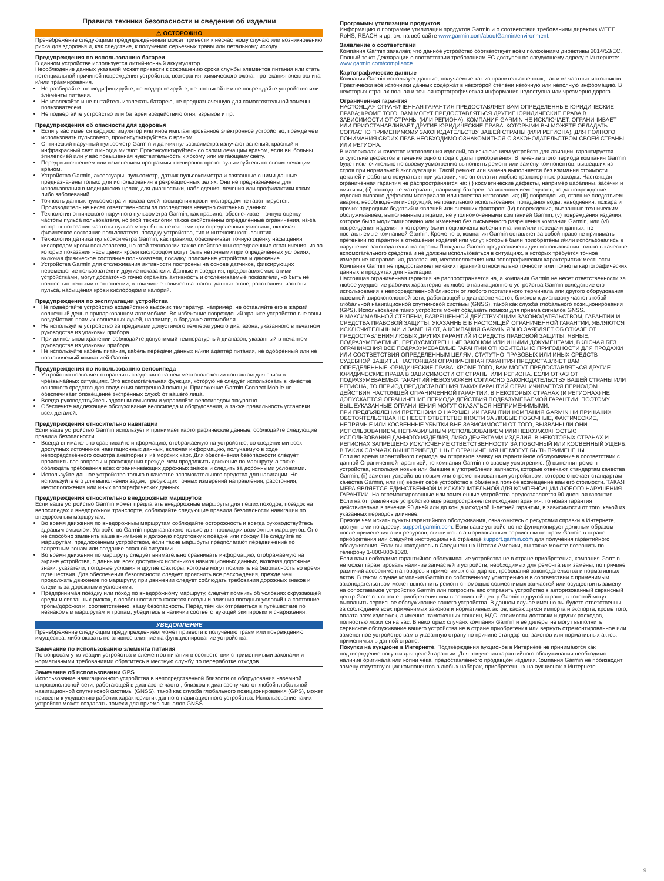Правила техники безопасности и сведения об изделии
⚠ ОСТОРОЖНО
Пренебрежение следующими предупреждениями может привести к несчастному случаю или возникновению риска для здоровья и, как следствие, к получению серьезных травм или летальному исходу.
Предупреждения по использованию батареи
В данном устройстве используется литий-ионный аккумулятор.
Несоблюдение данных указаний может привести к сокращению срока службы элементов питания или стать потенциальной причиной повреждения устройства, возгорания, химического ожога, протекания электролита и/или травмирования.
Не разбирайте, не модифицируйте, не модернизируйте, не протыкайте и не повреждайте устройство или элементы питания.
Не извлекайте и не пытайтесь извлекать батарею, не предназначенную для самостоятельной замены пользователем.
Не подвергайте устройство или батареи воздействию огня, взрывов и пр.
Предупреждения об опасности для здоровья
Если у вас имеется кардиостимулятор или иное имплантированное электронное устройство, прежде чем использовать пульсометр, проконсультируйтесь с врачом.
Оптический наручный пульсометр Garmin и датчик пульсоксиметра излучают зеленый, красный и инфракрасный свет и иногда мигают. Проконсультируйтесь со своим лечащим врачом, если вы больны эпилепсией или у вас повышенная чувствительность к яркому или мигающему свету.
Перед выполнением или изменением программы тренировок проконсультируйтесь со своим лечащим врачом.
Устройство Garmin, аксессуары, пульсометр, датчик пульсоксиметра и связанные с ними данные предназначены только для использования в рекреационных целях. Они не предназначены для использования в медицинских целях, для диагностики, наблюдения, лечения или профилактики каких-либо заболеваний.
Точность данных пульсометра и показателей насыщения крови кислородом не гарантируется. Производитель не несет ответственности за последствия неверно считанных данных.
Технология оптического наручного пульсометра Garmin, как правило, обеспечивает точную оценку частоты пульса пользователя, но этой технологии также свойственны определенные ограничения, из-за которых показания частоты пульса могут быть неточными при определенных условиях, включая физическое состояние пользователя, посадку устройства, тип и интенсивность занятия.
Технология датчика пульсоксиметра Garmin, как правило, обеспечивает точную оценку насыщения кислородом крови пользователя, но этой технологии также свойственны определенные ограничения, из-за которых показания насыщения крови кислородом могут быть неточными при определенных условиях, включая физическое состояние пользователя, посадку, положение устройства и движение.
Устройства Garmin для отслеживания активности построены на основе датчиков, фиксирующих перемещение пользователя и другие показатели. Данные и сведения, предоставляемые этими устройствами, могут достаточно точно отражать активность и отслеживаемые показатели, но быть не полностью точными в отношении, в том числе количества шагов, данных о сне, расстояния, частоты пульса, насыщения крови кислородом и калорий.
Предупреждения по эксплуатации устройства
Не подвергайте устройство воздействию высоких температур, например, не оставляйте его в жаркий солнечный день в припаркованном автомобиле. Во избежание повреждений храните устройство вне зоны воздействия прямых солнечных лучей, например, в бардачке автомобиля.
Не используйте устройство за пределами допустимого температурного диапазона, указанного в печатном руководстве из упаковки прибора.
При длительном хранении соблюдайте допустимый температурный диапазон, указанный в печатном руководстве из упаковки прибора.
Не используйте кабель питания, кабель передачи данных и/или адаптер питания, не одобренный или не поставляемый компанией Garmin.
Предупреждения по использованию велосипеда
Устройство позволяет отправлять сведения о вашем местоположении контактам для связи в чрезвычайных ситуациях. Это вспомогательная функция, которую не следует использовать в качестве основного средства для получения экстренной помощи. Приложение Garmin Connect Mobile не обеспечивает оповещение экстренных служб от вашего лица.
Всегда руководствуйтесь здравым смыслом и управляйте велосипедом аккуратно.
Обеспечьте надлежащее обслуживание велосипеда и оборудования, а также правильность установки всех деталей.
Предупреждения относительно навигации
Если ваше устройство Garmin использует и принимает картографические данные, соблюдайте следующие правила безопасности.
Всегда внимательно сравнивайте информацию, отображаемую на устройстве, со сведениями всех доступных источников навигационных данных, включая информацию, получаемую в ходе непосредственного осмотра акватории и из морских карт. Для обеспечения безопасности следует прояснить все вопросы и расхождения прежде, чем продолжить движение по маршруту, а также соблюдать требования всех ограничивающих дорожных знаков и следить за дорожными условиями.
Используйте данное устройство только в качестве вспомогательного средства для навигации. Не используйте его для выполнения задач, требующих точных измерений направления, расстояния, местоположения или иных топографических данных.
Предупреждения относительно внедорожных маршрутов
Если ваше устройство Garmin может предлагать внедорожные маршруты для пеших походов, поездок на велосипедах и внедорожном транспорте, соблюдайте следующие правила безопасности навигации по внедорожным маршрутам.
Во время движения по внедорожным маршрутам соблюдайте осторожность и всегда руководствуйтесь здравым смыслом. Устройство Garmin предназначено только для прокладки возможных маршрутов. Оно не способно заменить ваше внимание и должную подготовку к поездке или походу. Не следуйте по маршрутам, предложенным устройством, если такие маршруты предполагают передвижение по запретным зонам или создание опасной ситуации.
Во время движения по маршруту следует внимательно сравнивать информацию, отображаемую на экране устройства, с данными всех доступных источников навигационных данных, включая дорожные знаки, указатели, погодные условия и другие факторы, которые могут повлиять на безопасность во время путешествия. Для обеспечения безопасности следует прояснить все расхождения, прежде чем продолжать движение по маршруту; при движении следует соблюдать требования дорожных знаков и следить за дорожными условиями.
Предпринимая поездку или поход по внедорожному маршруту, следует помнить об условиях окружающей среды и связанных рисках, в особенности это касается погоды и влияния погодных условий на состояние тропы/дорожки и, соответственно, вашу безопасность. Перед тем как отправиться в путешествие по незнакомым маршрутам и тропам, убедитесь в наличии соответствующей экипировки и снаряжения.
УВЕДОМЛЕНИЕ
Пренебрежение следующим предупреждением может привести к получению травм или повреждению имущества, либо оказать негативное влияние на функционирование устройства.
Замечание по использованию элемента питания
По вопросам утилизации устройства и элементов питания в соответствии с применимыми законами и нормативными требованиями обратитесь в местную службу по переработке отходов.
Замечание об использовании GPS
Использование навигационного устройства в непосредственной близости от оборудования наземной широкополосной сети, работающей в диапазоне частот, близком к диапазону частот любой глобальной навигационной спутниковой системы (GNSS), такой как служба глобального позиционирования (GPS), может привести к ухудшению рабочих характеристик данного навигационного устройства. Использование таких устройств может создавать помехи для приема сигналов GNSS.
Программы утилизации продуктов
Информацию о программе утилизации продуктов Garmin и о соответствии требованиям директив WEEE, RoHS, REACH и др. см. на веб-сайте www.garmin.com/aboutGarmin/environment.
Заявление о соответствии
Компания Garmin заявляет, что данное устройство соответствует всем положениям директивы 2014/53/EC. Полный текст Декларации о соответствии требованиям ЕС доступен по следующему адресу в Интернете: www.garmin.com/compliance.
Картографические данные
Компания Garmin использует данные, получаемые как из правительственных, так и из частных источников. Практически все источники данных содержат в некоторой степени неточную или неполную информацию. В некоторых странах полная и точная картографическая информация недоступна или чрезмерно дорога.
Ограниченная гарантия
НАСТОЯЩАЯ ОГРАНИЧЕННАЯ ГАРАНТИЯ ПРЕДОСТАВЛЯЕТ ВАМ ОПРЕДЕЛЕННЫЕ ЮРИДИЧЕСКИЕ ПРАВА; КРОМЕ ТОГО, ВАМ МОГУТ ПРЕДОСТАВЛЯТЬСЯ ДРУГИЕ ЮРИДИЧЕСКИЕ ПРАВА В ЗАВИСИМОСТИ ОТ СТРАНЫ (ИЛИ РЕГИОНА). КОМПАНИЯ GARMIN НЕ ИСКЛЮЧАЕТ, ОГРАНИЧИВАЕТ ИЛИ ПРИОСТАНАВЛИВАЕТ ДРУГИЕ ЮРИДИЧЕСКИЕ ПРАВА, КОТОРЫМИ ВЫ МОЖЕТЕ ОБЛАДАТЬ СОГЛАСНО ПРИМЕНИМОМУ ЗАКОНОДАТЕЛЬСТВУ ВАШЕЙ СТРАНЫ (ИЛИ РЕГИОНА). ДЛЯ ПОЛНОГО ПОНИМАНИЯ СВОИХ ПРАВ НЕОБХОДИМО ОЗНАКОМИТЬСЯ С ЗАКОНОДАТЕЛЬСТВОМ СВОЕЙ СТРАНЫ ИЛИ РЕГИОНА.
В материалах и качестве изготовления изделий, за исключением устройств для авиации, гарантируется отсутствие дефектов в течение одного года с даты приобретения. В течение этого периода компания Garmin будет исключительно по своему усмотрению выполнять ремонт или замену компонентов, вышедших из строя при нормальной эксплуатации. Такой ремонт или замена выполняется без взимания стоимости деталей и работы с покупателя при условии, что он оплатит любые транспортные расходы. Настоящая ограниченная гарантия не распространяется на: (i) косметические дефекты, например царапины, засечки и вмятины; (ii) расходные материалы, например батареи, за исключением случаев, когда повреждение изделия вызвано дефектом материалов или качества изготовления; (iii) повреждения, ставшие следствием аварии, несоблюдения инструкций, неправильного использования, попадания воды, наводнения, пожара и прочих природных бедствий и явлений или внешних факторов; (iv) повреждения, вызванные техническим обслуживанием, выполненным лицами, не уполномоченными компанией Garmin; (v) повреждения изделия, которое было модифицировано или изменено без письменного разрешения компании Garmin, или (vi) повреждения изделия, к которому были подключены кабели питания и/или передачи данных, не поставляемые компанией Garmin. Кроме того, компания Garmin оставляет за собой право не принимать претензии по гарантии в отношении изделий или услуг, которые были приобретены и/или использовались в нарушение законодательства страны.Продукты Garmin предназначены для использования только в качестве вспомогательного средства и не должны использоваться в ситуациях, в которых требуется точное измерение направления, расстояния, местоположения или топографических характеристик местности. Компания Garmin не предоставляет никаких гарантий относительно точности или полноты картографических данных в продуктах для навигации.
Настоящая ограниченная гарантия не распространяется на, а компания Garmin не несет ответственности за любое ухудшение рабочих характеристик любого навигационного устройства Garmin вследствие его использования в непосредственной близости от любого портативного терминала или другого оборудования наземной широкополосной сети, работающей в диапазоне частот, близком к диапазону частот любой глобальной навигационной спутниковой системы (GNSS), такой как служба глобального позиционирования (GPS). Использование таких устройств может создавать помехи для приема сигналов GNSS.
В МАКСИМАЛЬНОЙ СТЕПЕНИ, РАЗРЕШЕННОЙ ДЕЙСТВУЮЩИМ ЗАКОНОДАТЕЛЬСТВОМ, ГАРАНТИИ И СРЕДСТВА ПРАВОВОЙ ЗАЩИТЫ, УКАЗАННЫЕ В НАСТОЯЩЕЙ ОГРАНИЧЕННОЙ ГАРАНТИИ, ЯВЛЯЮТСЯ ИСКЛЮЧИТЕЛЬНЫМИ И ЗАМЕНЯЮТ, А КОМПАНИЯ GARMIN ЯВНО ЗАЯВЛЯЕТ ОБ ОТКАЗЕ ОТ ПРЕДОСТАВЛЕНИЯ ЛЮБЫХ ДРУГИХ ГАРАНТИЙ И СРЕДСТВ ПРАВОВОЙ ЗАЩИТЫ, ЯВНЫЕ, ПОДРАЗУМЕВАЕМЫЕ, ПРЕДУСМОТРЕННЫЕ ЗАКОНОМ ИЛИ ИНЫМИ ДОКУМЕНТАМИ, ВКЛЮЧАЯ БЕЗ ОГРАНИЧЕНИЯ ВСЕ ПОДРАЗУМЕВАЕМЫЕ ГАРАНТИИ ОТНОСИТЕЛЬНО ПРИГОДНОСТИ ДЛЯ ПРОДАЖИ ИЛИ СООТВЕТСТВИЯ ОПРЕДЕЛЕННЫМ ЦЕЛЯМ, СТАТУТНО-ПРАВОВЫХ ИЛИ ИНЫХ СРЕДСТВ СУДЕБНОЙ ЗАЩИТЫ. НАСТОЯЩАЯ ОГРАНИЧЕННАЯ ГАРАНТИЯ ПРЕДОСТАВЛЯЕТ ВАМ ОПРЕДЕЛЕННЫЕ ЮРИДИЧЕСКИЕ ПРАВА; КРОМЕ ТОГО, ВАМ МОГУТ ПРЕДОСТАВЛЯТЬСЯ ДРУГИЕ ЮРИДИЧЕСКИЕ ПРАВА В ЗАВИСИМОСТИ ОТ СТРАНЫ ИЛИ РЕГИОНА. ЕСЛИ ОТКАЗ ОТ ПОДРАЗУМЕВАЕМЫХ ГАРАНТИЙ НЕВОЗМОЖЕН СОГЛАСНО ЗАКОНОДАТЕЛЬСТВУ ВАШЕЙ СТРАНЫ ИЛИ РЕГИОНА, ТО ПЕРИОД ПРЕДОСТАВЛЕНИЯ ТАКИХ ГАРАНТИЙ ОГРАНИЧИВАЕТСЯ ПЕРИОДОМ ДЕЙСТВИЯ НАСТОЯЩЕЙ ОГРАНИЧЕННОЙ ГАРАНТИИ. В НЕКОТОРЫХ СТРАНАХ (И РЕГИОНАХ) НЕ ДОПУСКАЕТСЯ ОГРАНИЧЕНИЕ ПЕРИОДА ДЕЙСТВИЯ ПОДРАЗУМЕВАЕМОЙ ГАРАНТИИ, ПОЭТОМУ ВЫШЕУКАЗАННЫЕ ОГРАНИЧЕНИЯ МОГУТ ОКАЗАТЬСЯ НЕПРИМЕНИМЫМИ.
ПРИ ПРЕДЪЯВЛЕНИИ ПРЕТЕНЗИИ О НАРУШЕНИИ ГАРАНТИИ КОМПАНИЯ GARMIN НИ ПРИ КАКИХ ОБСТОЯТЕЛЬСТВАХ НЕ НЕСЕТ ОТВЕТСТВЕННОСТИ ЗА ЛЮБЫЕ ПОБОЧНЫЕ, ФАКТИЧЕСКИЕ, НЕПРЯМЫЕ ИЛИ КОСВЕННЫЕ УБЫТКИ ВНЕ ЗАВИСИМОСТИ ОТ ТОГО, ВЫЗВАНЫ ЛИ ОНИ ИСПОЛЬЗОВАНИЕМ, НЕПРАВИЛЬНЫМ ИСПОЛЬЗОВАНИЕМ ИЛИ НЕВОЗМОЖНОСТЬЮ ИСПОЛЬЗОВАНИЯ ДАННОГО ИЗДЕЛИЯ, ЛИБО ДЕФЕКТАМИ ИЗДЕЛИЯ. В НЕКОТОРЫХ СТРАНАХ И РЕГИОНАХ ЗАПРЕЩЕНО ИСКЛЮЧЕНИЕ ОТВЕТСТВЕННОСТИ ЗА ПОБОЧНЫЙ ИЛИ КОСВЕННЫЙ УЩЕРБ. В ТАКИХ СЛУЧАЯХ ВЫШЕПРИВЕДЕННЫЕ ОГРАНИЧЕНИЯ НЕ МОГУТ БЫТЬ ПРИМЕНЕНЫ.
Если во время гарантийного периода вы отправите заявку на гарантийное обслуживание в соответствии с данной Ограниченной гарантией, то компания Garmin по своему усмотрению: (i) выполнит ремонт устройства, используя новые или бывшие в употреблении запчасти, которые отвечают стандартам качества Garmin, (ii) заменит устройство новым или отремонтированным устройством, которое отвечает стандартам качества Garmin, или (iii) вернет себе устройство в обмен на полное возмещение вам его стоимости. ТАКАЯ МЕРА ЯВЛЯЕТСЯ ЕДИНСТВЕННОЙ И ИСКЛЮЧИТЕЛЬНОЙ ДЛЯ КОМПЕНСАЦИИ ЛЮБОГО НАРУШЕНИЯ ГАРАНТИИ. На отремонтированные или замененные устройства предоставляется 90-дневная гарантия. Если на отправленное устройство еще распространяется исходная гарантия, то новая гарантия действительна в течение 90 дней или до конца исходной 1-летней гарантии, в зависимости от того, какой из указанных периодов длиннее.
Прежде чем искать пункты гарантийного обслуживания, ознакомьтесь с ресурсами справки в Интернете, доступными по адресу: support.garmin.com. Если ваше устройство не функционирует должным образом после применения этих ресурсов, свяжитесь с авторизованным сервисным центром Garmin в стране приобретения или следуйте инструкциям на странице support.garmin.com для получения гарантийного обслуживания. Если вы находитесь в Соединенных Штатах Америки, вы также можете позвонить по телефону 1-800-800-1020.
Если вам необходимо гарантийное обслуживание устройства не в стране приобретения, компания Garmin не может гарантировать наличие запчастей и устройств, необходимых для ремонта или замены, по причине различий ассортимента товаров и применимых стандартов, требований законодательства и нормативных актов. В таком случае компания Garmin по собственному усмотрению и в соответствии с применимым законодательством может выполнить ремонт с помощью совместимых запчастей или осуществить замену на сопоставимое устройство Garmin или попросить вас отправить устройство в авторизованный сервисный центр Garmin в стране приобретения или в сервисный центр Garmin в другой стране, в которой могут выполнить сервисное обслуживание вашего устройства. В данном случае именно вы будете ответственны за соблюдение всех применимых законов и нормативных актов, касающихся импорта и экспорта, кроме того, оплата всех издержек, а именно: таможенных пошлин, НДС, стоимости доставки и других расходов, полностью ложится на вас. В некоторых случаях компания Garmin и ее дилеры не могут выполнить сервисное обслуживание вашего устройства не в стране приобретения или вернуть отремонтированное или замененное устройство вам в указанную страну по причине стандартов, законов или нормативных актов, применимых в данной стране.
Покупки на аукционе в Интернете. Подтверждения аукционов в Интернете не принимаются как подтверждение покупки для целей гарантии. Для получения гарантийного обслуживания необходимо наличие оригинала или копии чека, предоставленного продавцом изделия.Компания Garmin не производит замену отсутствующих компонентов в любых наборах, приобретенных на аукционах в Интернете.
9